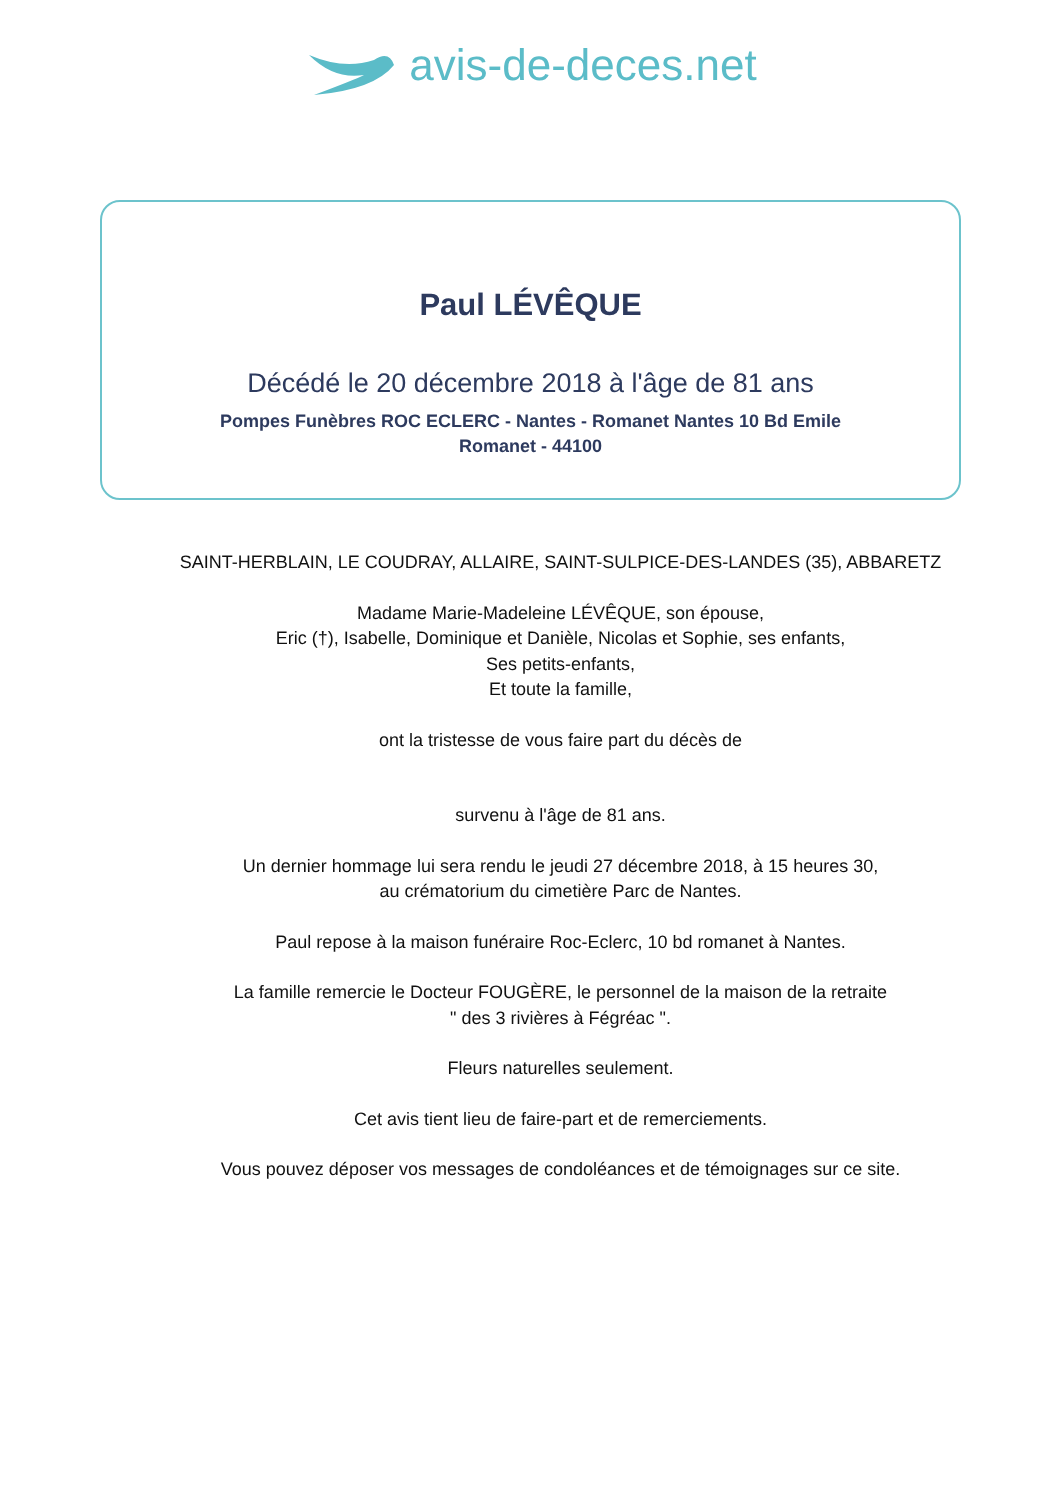avis-de-deces.net
Paul LÉVÊQUE
Décédé le 20 décembre 2018 à l'âge de 81 ans
Pompes Funèbres ROC ECLERC - Nantes - Romanet Nantes 10 Bd Emile Romanet - 44100
SAINT-HERBLAIN, LE COUDRAY, ALLAIRE, SAINT-SULPICE-DES-LANDES (35), ABBARETZ
Madame Marie-Madeleine LÉVÊQUE, son épouse,
Eric (†), Isabelle, Dominique et Danièle, Nicolas et Sophie, ses enfants,
Ses petits-enfants,
Et toute la famille,
ont la tristesse de vous faire part du décès de
survenu à l'âge de 81 ans.
Un dernier hommage lui sera rendu le jeudi 27 décembre 2018, à 15 heures 30,
au crématorium du cimetière Parc de Nantes.
Paul repose à la maison funéraire Roc-Eclerc, 10 bd romanet à Nantes.
La famille remercie le Docteur FOUGÈRE, le personnel de la maison de la retraite
" des 3 rivières à Fégréac ".
Fleurs naturelles seulement.
Cet avis tient lieu de faire-part et de remerciements.
Vous pouvez déposer vos messages de condoléances et de témoignages sur ce site.